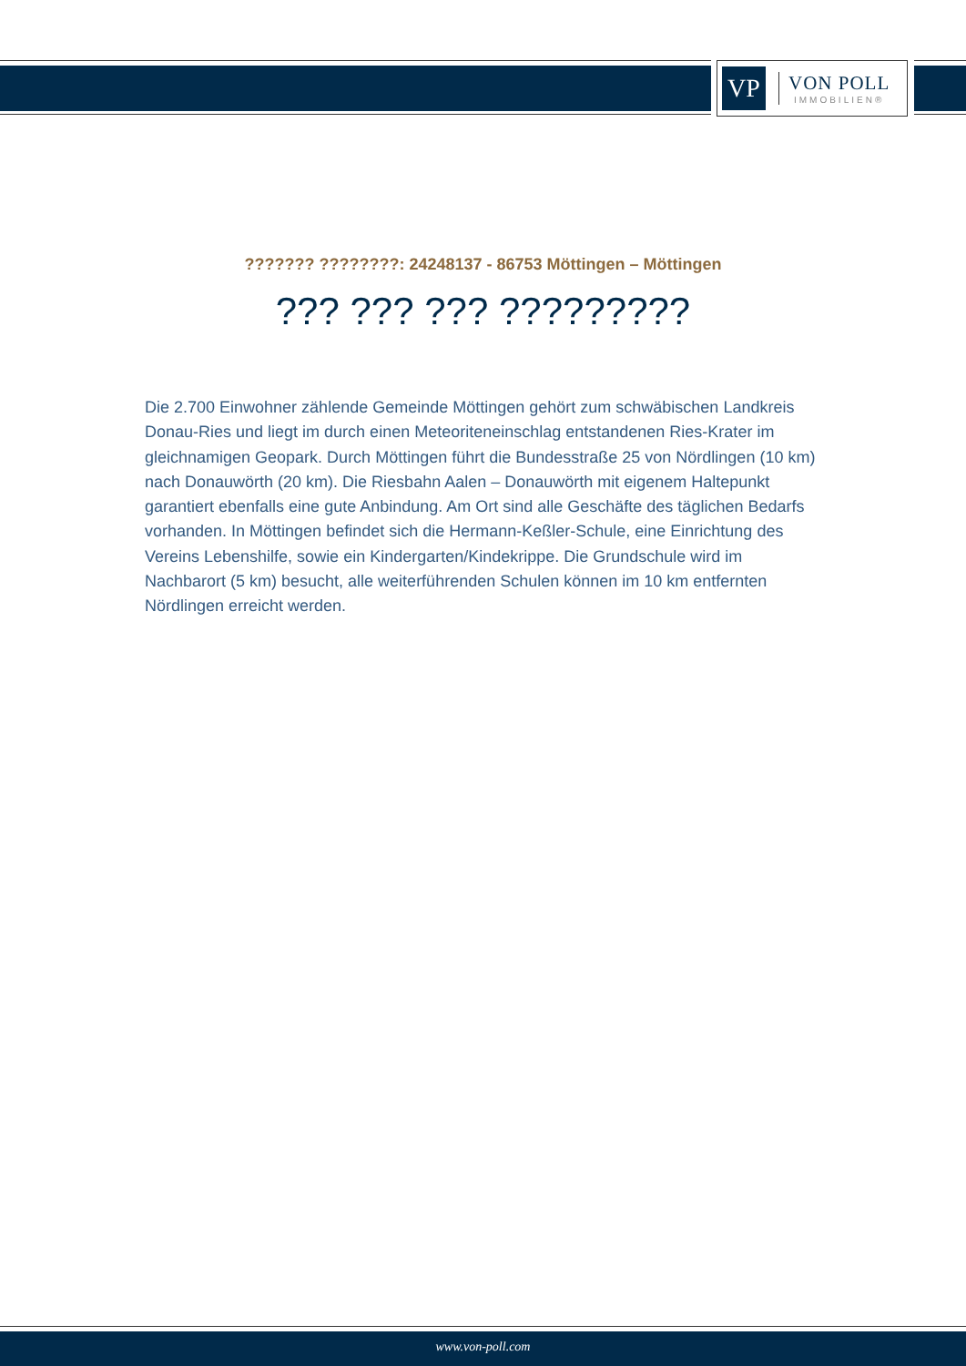VP
VON POLL
IMMOBILIEN®
??????? ????????: 24248137 - 86753 Möttingen – Möttingen
??? ??? ??? ?????????
Die 2.700 Einwohner zählende Gemeinde Möttingen gehört zum schwäbischen Landkreis Donau-Ries und liegt im durch einen Meteoriteneinschlag entstandenen Ries-Krater im gleichnamigen Geopark. Durch Möttingen führt die Bundesstraße 25 von Nördlingen (10 km) nach Donauwörth (20 km). Die Riesbahn Aalen – Donauwörth mit eigenem Haltepunkt garantiert ebenfalls eine gute Anbindung. Am Ort sind alle Geschäfte des täglichen Bedarfs vorhanden. In Möttingen befindet sich die Hermann-Keßler-Schule, eine Einrichtung des Vereins Lebenshilfe, sowie ein Kindergarten/Kindekrippe. Die Grundschule wird im Nachbarort (5 km) besucht, alle weiterführenden Schulen können im 10 km entfernten Nördlingen erreicht werden.
www.von-poll.com